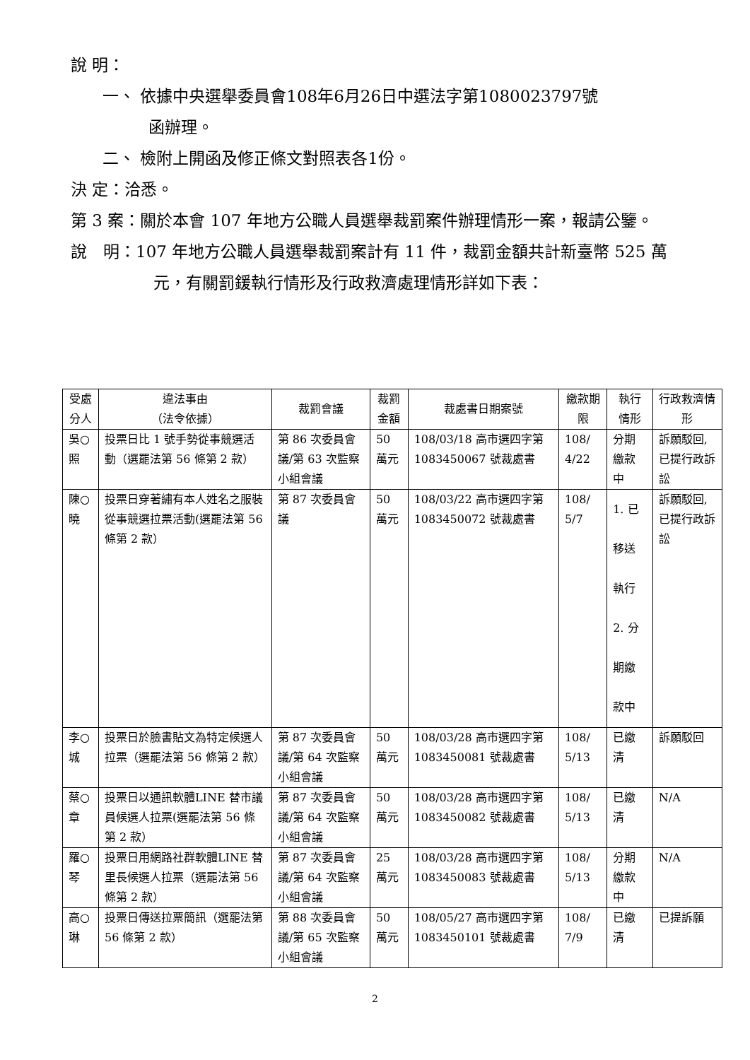說 明：
一、 依據中央選舉委員會108年6月26日中選法字第1080023797號
函辦理。
二、 檢附上開函及修正條文對照表各1份。
決 定：洽悉。
第 3 案：關於本會 107 年地方公職人員選舉裁罰案件辦理情形一案，報請公鑒。
說　明：107 年地方公職人員選舉裁罰案計有 11 件，裁罰金額共計新臺幣 525 萬元，有關罰鍰執行情形及行政救濟處理情形詳如下表：
| 受處分人 | 違法事由 （法令依據） | 裁罰會議 | 裁罰金額 | 裁處書日期案號 | 繳款期限 | 執行情形 | 行政救濟情形 |
| --- | --- | --- | --- | --- | --- | --- | --- |
| 吳○照 | 投票日比 1 號手勢從事競選活動（選罷法第 56 條第 2 款） | 第 86 次委員會議/第 63 次監察小組會議 | 50 萬元 | 108/03/18 高市選四字第1083450067 號裁處書 | 108/ 4/22 | 分期繳款中 | 訴願駁回,已提行政訴訟 |
| 陳○曉 | 投票日穿著繡有本人姓名之服裝從事競選拉票活動(選罷法第 56 條第 2 款） | 第 87 次委員會議 | 50 萬元 | 108/03/22 高市選四字第1083450072 號裁處書 | 108/ 5/7 | 1. 已移送執行 2. 分期繳款中 | 訴願駁回,已提行政訴訟 |
| 李○城 | 投票日於臉書貼文為特定候選人拉票（選罷法第 56 條第 2 款） | 第 87 次委員會議/第 64 次監察小組會議 | 50 萬元 | 108/03/28 高市選四字第1083450081 號裁處書 | 108/ 5/13 | 已繳清 | 訴願駁回 |
| 蔡○章 | 投票日以通訊軟體LINE 替市議員候選人拉票(選罷法第 56 條第 2 款） | 第 87 次委員會議/第 64 次監察小組會議 | 50 萬元 | 108/03/28 高市選四字第1083450082 號裁處書 | 108/ 5/13 | 已繳清 | N/A |
| 羅○琴 | 投票日用網路社群軟體LINE 替里長候選人拉票（選罷法第 56 條第 2 款） | 第 87 次委員會議/第 64 次監察小組會議 | 25 萬元 | 108/03/28 高市選四字第1083450083 號裁處書 | 108/ 5/13 | 分期繳款中 | N/A |
| 高○琳 | 投票日傳送拉票簡訊（選罷法第 56 條第 2 款） | 第 88 次委員會議/第 65 次監察小組會議 | 50 萬元 | 108/05/27 高市選四字第1083450101 號裁處書 | 108/ 7/9 | 已繳清 | 已提訴願 |
2